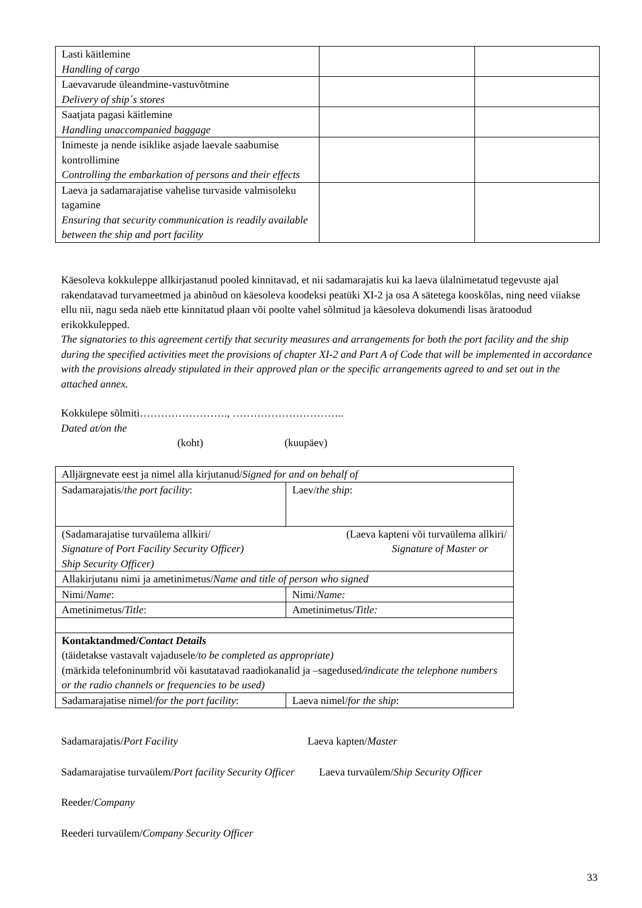| Lasti käitlemine Handling of cargo | | |
| Laevavarude üleandmine-vastuvõtmine Delivery of ship´s stores | | |
| Saatjata pagasi käitlemine Handling unaccompanied baggage | | |
| Inimeste ja nende isiklike asjade laevale saabumise kontrollimine Controlling the embarkation of persons and their effects | | |
| Laeva ja sadamarajatise vahelise turvaside valmisoleku tagamine Ensuring that security communication is readily available between the ship and port facility | | |
Käesoleva kokkuleppe allkirjastanud pooled kinnitavad, et nii sadamarajatis kui ka laeva ülalnimetatud tegevuste ajal rakendatavad turvameetmed ja abinõud on käesoleva koodeksi peatüki XI-2 ja osa A sätetega kooskõlas, ning need viiakse ellu nii, nagu seda näeb ette kinnitatud plaan või poolte vahel sõlmitud ja käesoleva dokumendi lisas äratoodud erikokkulepped.
The signatories to this agreement certify that security measures and arrangements for both the port facility and the ship during the specified activities meet the provisions of chapter XI-2 and Part A of Code that will be implemented in accordance with the provisions already stipulated in their approved plan or the specific arrangements agreed to and set out in the attached annex.
Kokkulepe sõlmiti……………………., …………………………..
Dated at/on the
(koht) (kuupäev)
| Alljärgnevate eest ja nimel alla kirjutanud/ Signed for and on behalf of | |
| Sadamarajatis/ the port facility : | Laev/ the ship : |
| (Sadamarajatise turvaülema allkiri/ (Laeva kapteni või turvaülema allkiri/ Signature of Port Facility Security Officer) Signature of Master or Ship Security Officer) | |
| Allakirjutanu nimi ja ametinimetus/ Name and title of person who signed | |
| Nimi/ Name : | Nimi/ Name: |
| Ametinimetus/ Title : | Ametinimetus/ Title: |
| Kontaktandmed/ Contact Details (täidetakse vastavalt vajadusele /to be completed as appropriate) (märkida telefoninumbrid või kasutatavad raadiokanalid ja –sagedused /indicate the telephone numbers or the radio channels or frequencies to be used) | |
| Sadamarajatise nimel/ for the port facility : | Laeva nimel/ for the ship : |
Sadamarajatis/Port Facility Laeva kapten/Master
Sadamarajatise turvaülem/Port facility Security Officer Laeva turvaülem/Ship Security Officer
Reeder/Company
Reederi turvaülem/Company Security Officer
33